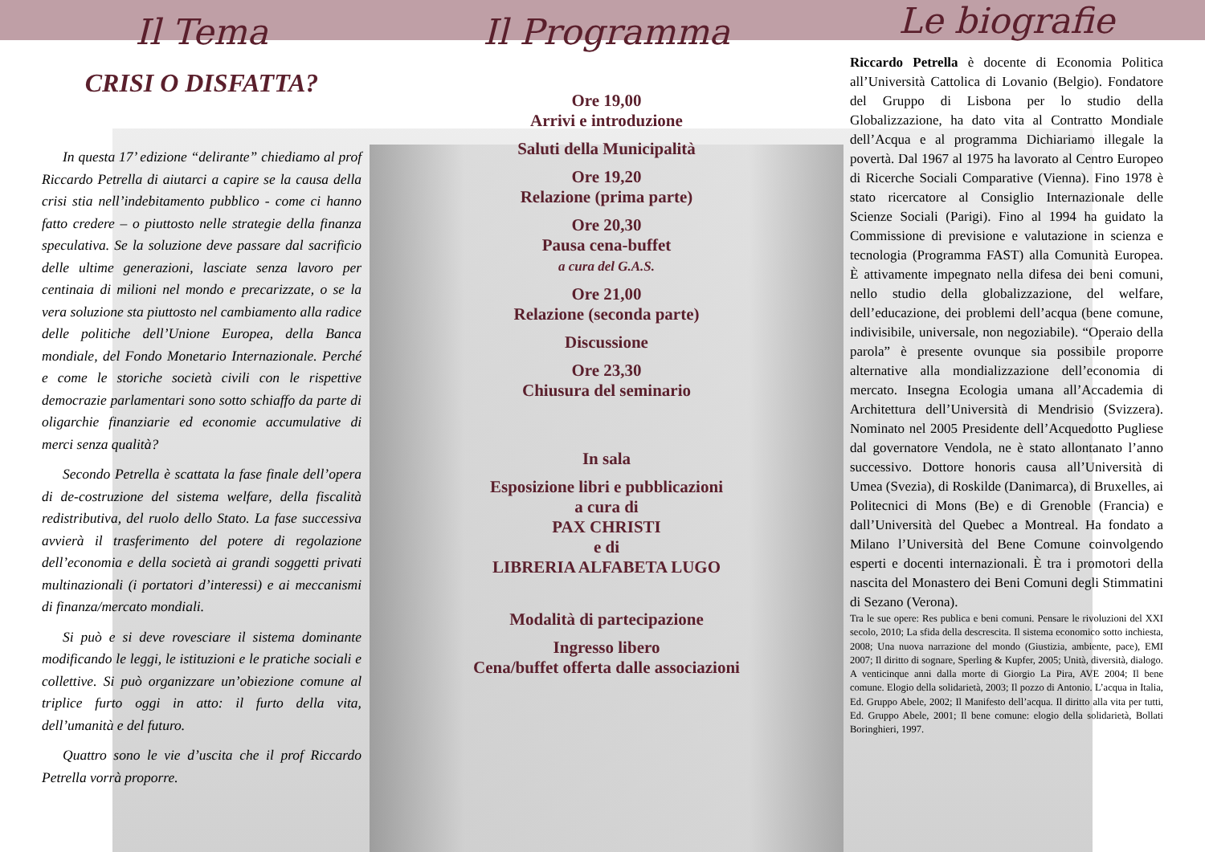Il Tema
CRISI O DISFATTA?
In questa 17’ edizione “delirante” chiediamo al prof Riccardo Petrella di aiutarci a capire se la causa della crisi stia nell’indebitamento pubblico - come ci hanno fatto credere – o piuttosto nelle strategie della finanza speculativa. Se la soluzione deve passare dal sacrificio delle ultime generazioni, lasciate senza lavoro per centinaia di milioni nel mondo e precarizzate, o se la vera soluzione sta piuttosto nel cambiamento alla radice delle politiche dell’Unione Europea, della Banca mondiale, del Fondo Monetario Internazionale. Perché e come le storiche società civili con le rispettive democrazie parlamentari sono sotto schiaffo da parte di oligarchie finanziarie ed economie accumulative di merci senza qualità?
Secondo Petrella è scattata la fase finale dell’opera di de-costruzione del sistema welfare, della fiscalità redistributiva, del ruolo dello Stato. La fase successiva avvierà il trasferimento del potere di regolazione dell’economia e della società ai grandi soggetti privati multinazionali (i portatori d’interessi) e ai meccanismi di finanza/mercato mondiali.
Si può e si deve rovesciare il sistema dominante modificando le leggi, le istituzioni e le pratiche sociali e collettive. Si può organizzare un’obiezione comune al triplice furto oggi in atto: il furto della vita, dell’umanità e del futuro.
Quattro sono le vie d’uscita che il prof Riccardo Petrella vorrà proporre.
Il Programma
Ore 19,00
Arrivi e introduzione
Saluti della Municipalità
Ore 19,20
Relazione (prima parte)
Ore 20,30
Pausa cena-buffet
a cura del G.A.S.
Ore 21,00
Relazione (seconda parte)
Discussione
Ore 23,30
Chiusura del seminario
In sala
Esposizione libri e pubblicazioni
a cura di
PAX CHRISTI
e di
LIBRERIA ALFABETA LUGO
Modalità di partecipazione
Ingresso libero
Cena/buffet offerta dalle associazioni
Le biografie
Riccardo Petrella è docente di Economia Politica all’Università Cattolica di Lovanio (Belgio). Fondatore del Gruppo di Lisbona per lo studio della Globalizzazione, ha dato vita al Contratto Mondiale dell’Acqua e al programma Dichiariamo illegale la povertà. Dal 1967 al 1975 ha lavorato al Centro Europeo di Ricerche Sociali Comparative (Vienna). Fino 1978 è stato ricercatore al Consiglio Internazionale delle Scienze Sociali (Parigi). Fino al 1994 ha guidato la Commissione di previsione e valutazione in scienza e tecnologia (Programma FAST) alla Comunità Europea. È attivamente impegnato nella difesa dei beni comuni, nello studio della globalizzazione, del welfare, dell’educazione, dei problemi dell’acqua (bene comune, indivisibile, universale, non negoziabile). “Operaio della parola” è presente ovunque sia possibile proporre alternative alla mondializzazione dell’economia di mercato. Insegna Ecologia umana all’Accademia di Architettura dell’Università di Mendrisio (Svizzera). Nominato nel 2005 Presidente dell’Acquedotto Pugliese dal governatore Vendola, ne è stato allontanato l’anno successivo. Dottore honoris causa all’Università di Umea (Svezia), di Roskilde (Danimarca), di Bruxelles, ai Politecnici di Mons (Be) e di Grenoble (Francia) e dall’Università del Quebec a Montreal. Ha fondato a Milano l’Università del Bene Comune coinvolgendo esperti e docenti internazionali. È tra i promotori della nascita del Monastero dei Beni Comuni degli Stimmatini di Sezano (Verona).
Tra le sue opere: Res publica e beni comuni. Pensare le rivoluzioni del XXI secolo, 2010; La sfida della descrescita. Il sistema economico sotto inchiesta, 2008; Una nuova narrazione del mondo (Giustizia, ambiente, pace), EMI 2007; Il diritto di sognare, Sperling & Kupfer, 2005; Unità, diversità, dialogo. A venticinque anni dalla morte di Giorgio La Pira, AVE 2004; Il bene comune. Elogio della solidarietà, 2003; Il pozzo di Antonio. L’acqua in Italia, Ed. Gruppo Abele, 2002; Il Manifesto dell’acqua. Il diritto alla vita per tutti, Ed. Gruppo Abele, 2001; Il bene comune: elogio della solidarietà, Bollati Boringhieri, 1997.